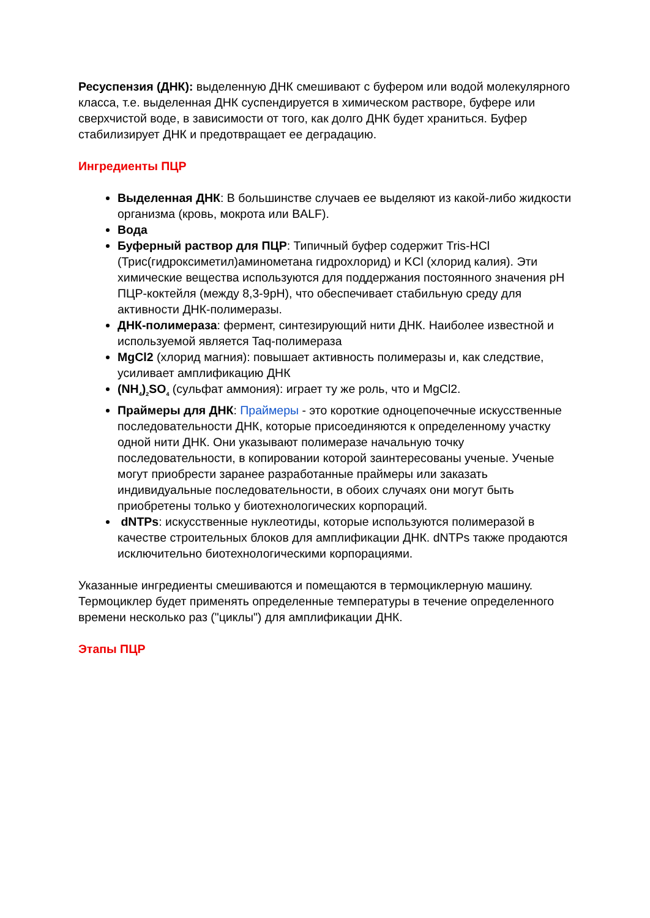Ресуспензия (ДНК): выделенную ДНК смешивают с буфером или водой молекулярного класса, т.е. выделенная ДНК суспендируется в химическом растворе, буфере или сверхчистой воде, в зависимости от того, как долго ДНК будет храниться. Буфер стабилизирует ДНК и предотвращает ее деградацию.
Ингредиенты ПЦР
Выделенная ДНК: В большинстве случаев ее выделяют из какой-либо жидкости организма (кровь, мокрота или BALF).
Вода
Буферный раствор для ПЦР: Типичный буфер содержит Tris-HCl (Трис(гидроксиметил)аминометана гидрохлорид) и KCl (хлорид калия). Эти химические вещества используются для поддержания постоянного значения pH ПЦР-коктейля (между 8,3-9pH), что обеспечивает стабильную среду для активности ДНК-полимеразы.
ДНК-полимераза: фермент, синтезирующий нити ДНК. Наиболее известной и используемой является Taq-полимераза
MgCl2 (хлорид магния): повышает активность полимеразы и, как следствие, усиливает амплификацию ДНК
(NH<sub>4</sub>)<sub>2</sub>SO<sub>4</sub> (сульфат аммония): играет ту же роль, что и MgCl2.
Праймеры для ДНК: Праймеры - это короткие одноцепочечные искусственные последовательности ДНК, которые присоединяются к определенному участку одной нити ДНК. Они указывают полимеразе начальную точку последовательности, в копировании которой заинтересованы ученые. Ученые могут приобрести заранее разработанные праймеры или заказать индивидуальные последовательности, в обоих случаях они могут быть приобретены только у биотехнологических корпораций.
dNTPs: искусственные нуклеотиды, которые используются полимеразой в качестве строительных блоков для амплификации ДНК. dNTPs также продаются исключительно биотехнологическими корпорациями.
Указанные ингредиенты смешиваются и помещаются в термоциклерную машину. Термоциклер будет применять определенные температуры в течение определенного времени несколько раз ("циклы") для амплификации ДНК.
Этапы ПЦР